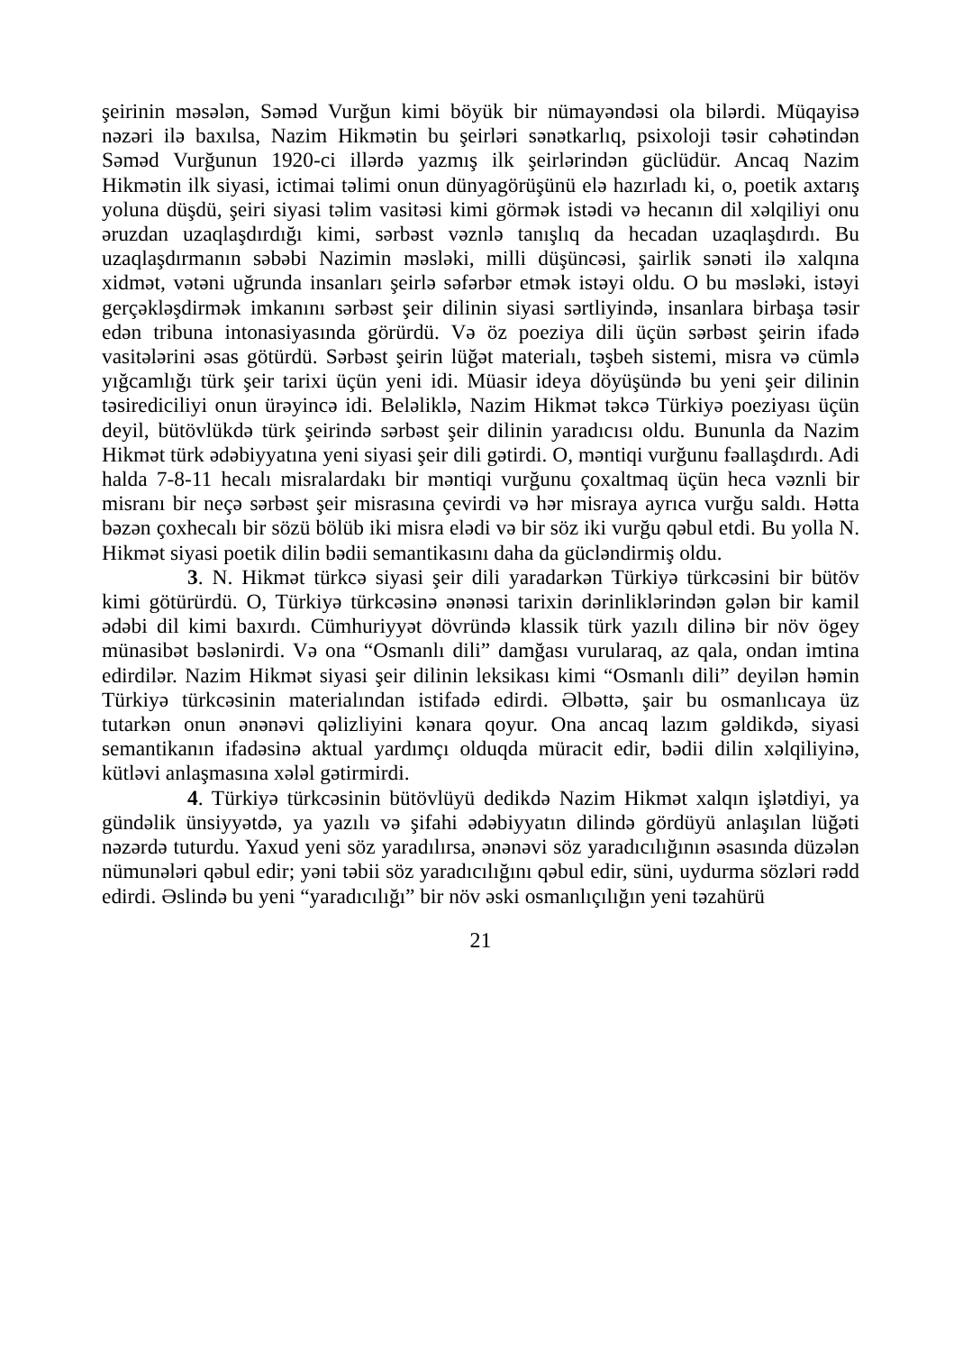şeirinin məsələn, Səməd Vurğun kimi böyük bir nümayəndəsi ola bilərdi. Müqayisə nəzəri ilə baxılsa, Nazim Hikmətin bu şeirləri sənətkarlıq, psixoloji təsir cəhətindən Səməd Vurğunun 1920-ci illərdə yazmış ilk şeirlərindən güclüdür. Ancaq Nazim Hikmətin ilk siyasi, ictimai təlimi onun dünyagörüşünü elə hazırladı ki, o, poetik axtarış yoluna düşdü, şeiri siyasi təlim vasitəsi kimi görmək istədi və hecanın dil xəlqiliyi onu əruzdan uzaqlaşdırdığı kimi, sərbəst vəznlə tanışlıq da hecadan uzaqlaşdırdı. Bu uzaqlaşdırmanın səbəbi Nazimin məsləki, milli düşüncəsi, şairlik sənəti ilə xalqına xidmət, vətəni uğrunda insanları şeirlə səfərbər etmək istəyi oldu. O bu məsləki, istəyi gerçəkləşdirmək imkanını sərbəst şeir dilinin siyasi sərtliyində, insanlara birbaşa təsir edən tribuna intonasiyasında görürdü. Və öz poeziya dili üçün sərbəst şeirin ifadə vasitələrini əsas götürdü. Sərbəst şeirin lüğət materialı, təşbeh sistemi, misra və cümlə yığcamlığı türk şeir tarixi üçün yeni idi. Müasir ideya döyüşündə bu yeni şeir dilinin təsirediciliyi onun ürəyincə idi. Beləliklə, Nazim Hikmət təkcə Türkiyə poeziyası üçün deyil, bütövlükdə türk şeirində sərbəst şeir dilinin yaradıcısı oldu. Bununla da Nazim Hikmət türk ədəbiyyatına yeni siyasi şeir dili gətirdi. O, məntiqi vurğunu fəallaşdırdı. Adi halda 7-8-11 hecalı misralardakı bir məntiqi vurğunu çoxaltmaq üçün heca vəznli bir misranı bir neçə sərbəst şeir misrasına çevirdi və hər misraya ayrıca vurğu saldı. Hətta bəzən çoxhecalı bir sözü bölüb iki misra elədi və bir söz iki vurğu qəbul etdi. Bu yolla N. Hikmət siyasi poetik dilin bədii semantikasını daha da gücləndirmiş oldu.
3. N. Hikmət türkcə siyasi şeir dili yaradarkən Türkiyə türkcəsini bir bütöv kimi götürürdü. O, Türkiyə türkcəsinə ənənəsi tarixin dərinliklərindən gələn bir kamil ədəbi dil kimi baxırdı. Cümhuriyyət dövründə klassik türk yazılı dilinə bir növ ögey münasibət bəslənirdi. Və ona “Osmanlı dili” damğası vurularaq, az qala, ondan imtina edirdilər. Nazim Hikmət siyasi şeir dilinin leksikası kimi “Osmanlı dili” deyilən həmin Türkiyə türkcəsinin materialından istifadə edirdi. Əlbəttə, şair bu osmanlıcaya üz tutarkən onun ənənəvi qəlizliyini kənara qoyur. Ona ancaq lazım gəldikdə, siyasi semantikanın ifadəsinə aktual yardımçı olduqda müracit edir, bədii dilin xəlqiliyinə, kütləvi anlaşmasına xələl gətirmirdi.
4. Türkiyə türkcəsinin bütövlüyü dedikdə Nazim Hikmət xalqın işlətdiyi, ya gündəlik ünsiyyətdə, ya yazılı və şifahi ədəbiyyatın dilində gördüyü anlaşılan lüğəti nəzərdə tuturdu. Yaxud yeni söz yaradılırsa, ənənəvi söz yaradıcılığının əsasında düzələn nümunələri qəbul edir; yəni təbii söz yaradıcılığını qəbul edir, süni, uydurma sözləri rədd edirdi. Əslində bu yeni “yaradıcılığı” bir növ əski osmanlıçılığın yeni təzahürü
21